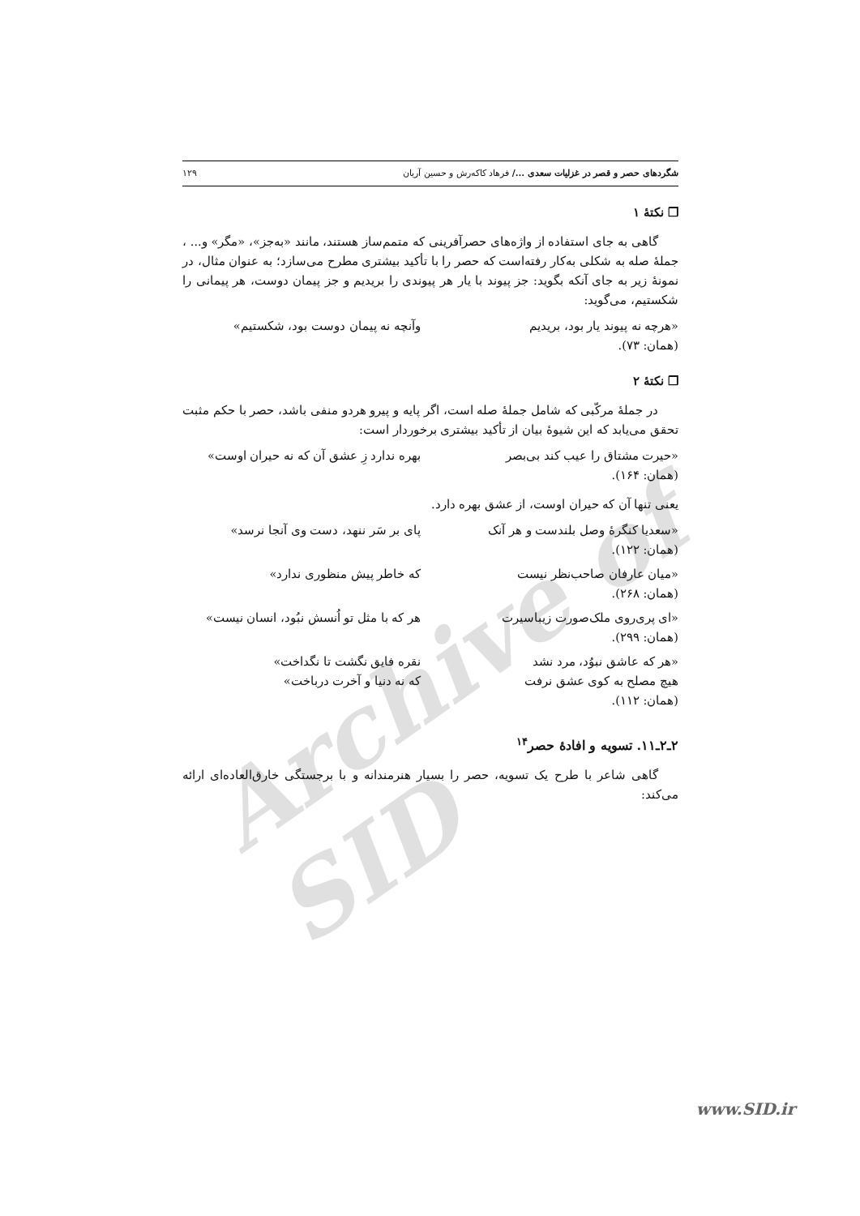Archive of SID
شگردهای حصر و قصر در غزلیات سعدی .../ فرهاد کاکه‌رش و حسین آریان ۱۲۹
❐ نکتهٔ ۱
گاهی به جای استفاده از واژه‌های حصرآفرینی که متمم‌ساز هستند، مانند «به‌جز»، «مگر» و... ، جملهٔ صله به شکلی به‌کار رفته‌است که حصر را با تأکید بیشتری مطرح می‌سازد؛ به عنوان مثال، در نمونهٔ زیر به جای آنکه بگوید: جز پیوند با یار هر پیوندی را بریدیم و جز پیمان دوست، هر پیمانی را شکستیم، می‌گوید:
«هرچه نه پیوند یار بود، بریدیم وآنچه نه پیمان دوست بود، شکستیم»
(همان: ۷۳).
❐ نکتهٔ ۲
در جملهٔ مرکّبی که شامل جملهٔ صله است، اگر پایه و پیرو هردو منفی باشد، حصر با حکم مثبت تحقق می‌یابد که این شیوهٔ بیان از تأکید بیشتری برخوردار است:
«حیرت مشتاق را عیب کند بی‌بصر بهره ندارد زِ عشق آن که نه حیران اوست»
(همان: ۱۶۴).
یعنی تنها آن که حیران اوست، از عشق بهره دارد.
«سعدیا کنگرهٔ وصل بلندست و هر آنک پای بر سَر ننهد، دست وی آنجا نرسد»
(همان: ۱۲۲).
«میان عارفان صاحب‌نظر نیست که خاطر پیش منظوری ندارد»
(همان: ۲۶۸).
«ای پری‌روی ملک‌صورت زیباسیرت هر که با مثل تو اُنسش نبُود، انسان نیست»
(همان: ۲۹۹).
«هر که عاشق نبوُد، مرد نشد نقره فایق نگشت تا نگداخت»
هیچ مصلح به کوی عشق نرفت که نه دنیا و آخرت درباخت»
(همان: ۱۱۲).
۲ـ۲ـ۱۱. تسویه و افادهٔ حصر<sup>۱۴</sup>
گاهی شاعر با طرح یک تسویه، حصر را بسیار هنرمندانه و با برجستگی خارق‌العاده‌ای ارائه می‌کند:
www.SID.ir